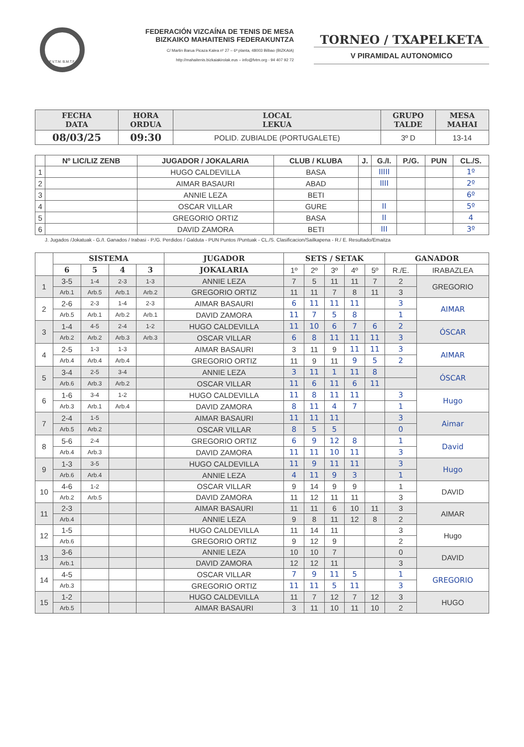F.V.T.M. B.M.T.F.
FEDERACIÓN VIZCAÍNA DE TENIS DE MESA
BIZKAIKO MAHAITENIS FEDERAKUNTZA
C/ Martin Barua Picaza Kalea nº 27 – 6ª planta, 48003 Bilbao (BIZKAIA)
http://mahaitenis.bizkaiakirolak.eus – info@fvtm.org - 94 407 92 72
TORNEO / TXAPELKETA
V PIRAMIDAL AUTONOMICO
| FECHA DATA | HORA ORDUA | LOCAL LEKUA | GRUPO TALDE | MESA MAHAI |
| --- | --- | --- | --- | --- |
| 08/03/25 | 09:30 | POLID. ZUBIALDE (PORTUGALETE) | 3º D | 13-14 |
| | Nº LIC/LIZ ZENB | JUGADOR / JOKALARIA | CLUB / KLUBA | J. | G./I. | P./G. | PUN | CL./S. |
| 1 | | HUGO CALDEVILLA | BASA | | IIIII | | | 1º |
| 2 | | AIMAR BASAURI | ABAD | | IIII | | | 2º |
| 3 | | ANNIE LEZA | BETI | | | | | 6º |
| 4 | | OSCAR VILLAR | GURE | | II | | | 5º |
| 5 | | GREGORIO ORTIZ | BASA | | II | | | 4 |
| 6 | | DAVID ZAMORA | BETI | | III | | | 3º |
J. Jugados /Jokatuak - G./I. Ganados / Irabasi - P./G. Perdidos / Galduta - PUN Puntos /Puntuak - CL./S. Clasificacion/Sailkapena - R./ E. Resultado/Emaitza
| | SISTEMA | | | | JUGADOR | SETS / SETAK | | | | | GANADOR | |
| --- | --- | --- | --- | --- | --- | --- | --- | --- | --- | --- | --- | --- |
| | 6 | 5 | 4 | 3 | JOKALARIA | 1º | 2º | 3º | 4º | 5º | R./E. | IRABAZLEA |
| 1 | 3-5 | 1-4 | 2-3 | 1-3 | ANNIE LEZA | 7 | 5 | 11 | 11 | 7 | 2 | GREGORIO |
| | Arb.1 | Arb.5 | Arb.1 | Arb.2 | GREGORIO ORTIZ | 11 | 11 | 7 | 8 | 11 | 3 | |
| 2 | 2-6 | 2-3 | 1-4 | 2-3 | AIMAR BASAURI | 6 | 11 | 11 | 11 | | 3 | AIMAR |
| | Arb.5 | Arb.1 | Arb.2 | Arb.1 | DAVID ZAMORA | 11 | 7 | 5 | 8 | | 1 | |
| 3 | 1-4 | 4-5 | 2-4 | 1-2 | HUGO CALDEVILLA | 11 | 10 | 6 | 7 | 6 | 2 | ÓSCAR |
| | Arb.2 | Arb.2 | Arb.3 | Arb.3 | OSCAR VILLAR | 6 | 8 | 11 | 11 | 11 | 3 | |
| 4 | 2-5 | 1-3 | 1-3 | | AIMAR BASAURI | 3 | 11 | 9 | 11 | 11 | 3 | AIMAR |
| | Arb.4 | Arb.4 | Arb.4 | | GREGORIO ORTIZ | 11 | 9 | 11 | 9 | 5 | 2 | |
| 5 | 3-4 | 2-5 | 3-4 | | ANNIE LEZA | 3 | 11 | 1 | 11 | 8 | | ÓSCAR |
| | Arb.6 | Arb.3 | Arb.2 | | OSCAR VILLAR | 11 | 6 | 11 | 6 | 11 | | |
| 6 | 1-6 | 3-4 | 1-2 | | HUGO CALDEVILLA | 11 | 8 | 11 | 11 | | 3 | Hugo |
| | Arb.3 | Arb.1 | Arb.4 | | DAVID ZAMORA | 8 | 11 | 4 | 7 | | 1 | |
| 7 | 2-4 | 1-5 | | | AIMAR BASAURI | 11 | 11 | 11 | | | 3 | Aimar |
| | Arb.5 | Arb.2 | | | OSCAR VILLAR | 8 | 5 | 5 | | | 0 | |
| 8 | 5-6 | 2-4 | | | GREGORIO ORTIZ | 6 | 9 | 12 | 8 | | 1 | David |
| | Arb.4 | Arb.3 | | | DAVID ZAMORA | 11 | 11 | 10 | 11 | | 3 | |
| 9 | 1-3 | 3-5 | | | HUGO CALDEVILLA | 11 | 9 | 11 | 11 | | 3 | Hugo |
| | Arb.6 | Arb.4 | | | ANNIE LEZA | 4 | 11 | 9 | 3 | | 1 | |
| 10 | 4-6 | 1-2 | | | OSCAR VILLAR | 9 | 14 | 9 | 9 | | 1 | DAVID |
| | Arb.2 | Arb.5 | | | DAVID ZAMORA | 11 | 12 | 11 | 11 | | 3 | |
| 11 | 2-3 | | | | AIMAR BASAURI | 11 | 11 | 6 | 10 | 11 | 3 | AIMAR |
| | Arb.4 | | | | ANNIE LEZA | 9 | 8 | 11 | 12 | 8 | 2 | |
| 12 | 1-5 | | | | HUGO CALDEVILLA | 11 | 14 | 11 | | | 3 | Hugo |
| | Arb.6 | | | | GREGORIO ORTIZ | 9 | 12 | 9 | | | 2 | |
| 13 | 3-6 | | | | ANNIE LEZA | 10 | 10 | 7 | | | 0 | DAVID |
| | Arb.1 | | | | DAVID ZAMORA | 12 | 12 | 11 | | | 3 | |
| 14 | 4-5 | | | | OSCAR VILLAR | 7 | 9 | 11 | 5 | | 1 | GREGORIO |
| | Arb.3 | | | | GREGORIO ORTIZ | 11 | 11 | 5 | 11 | | 3 | |
| 15 | 1-2 | | | | HUGO CALDEVILLA | 11 | 7 | 12 | 7 | 12 | 3 | HUGO |
| | Arb.5 | | | | AIMAR BASAURI | 3 | 11 | 10 | 11 | 10 | 2 | |